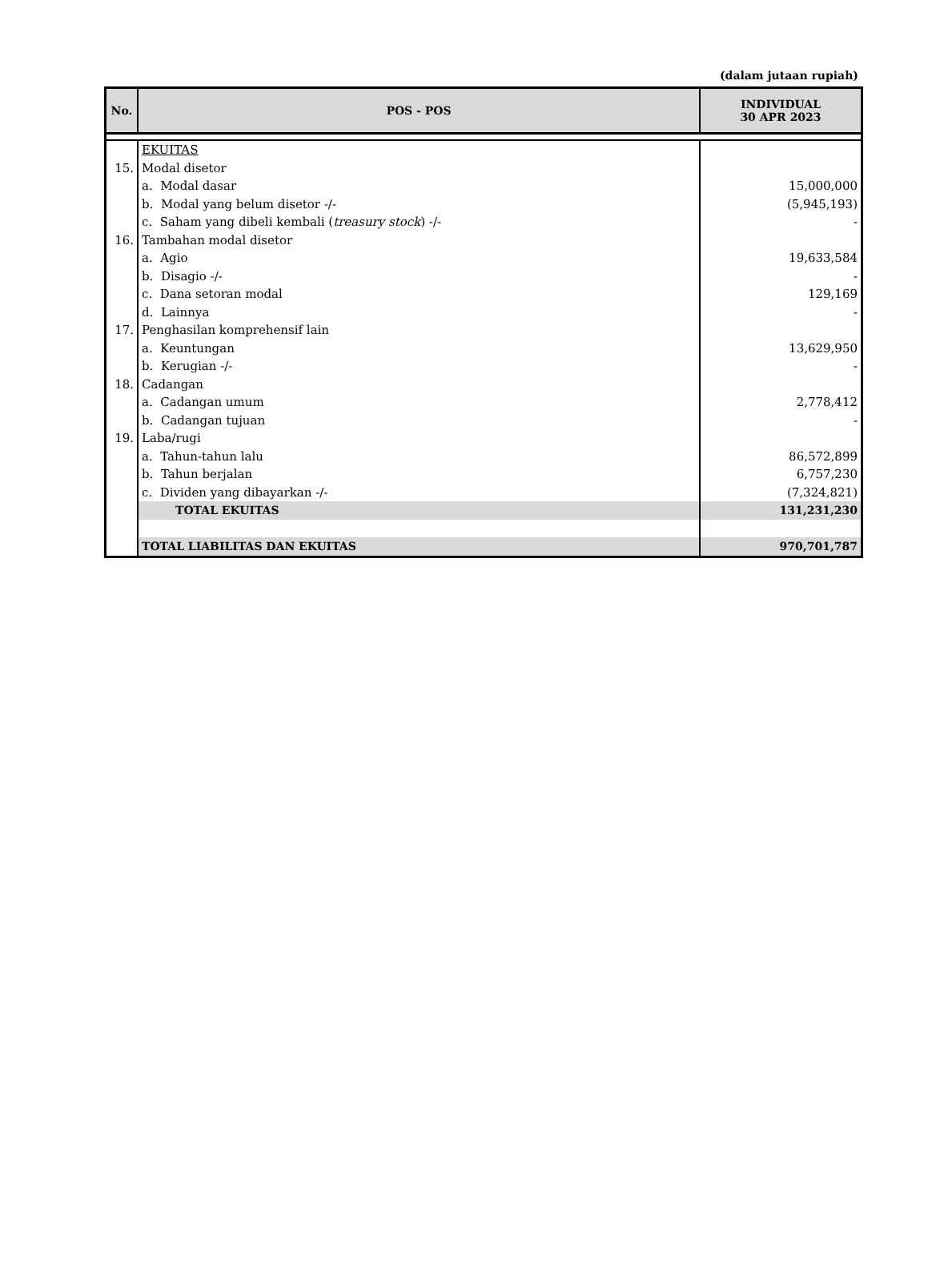(dalam jutaan rupiah)
| No. | POS - POS | INDIVIDUAL 30 APR 2023 |
| --- | --- | --- |
| | EKUITAS | |
| 15. | Modal disetor | |
| | a. Modal dasar | 15,000,000 |
| | b. Modal yang belum disetor -/- | (5,945,193) |
| | c. Saham yang dibeli kembali ( treasury stock ) -/- | - |
| 16. | Tambahan modal disetor | |
| | a. Agio | 19,633,584 |
| | b. Disagio -/- | - |
| | c. Dana setoran modal | 129,169 |
| | d. Lainnya | - |
| 17. | Penghasilan komprehensif lain | |
| | a. Keuntungan | 13,629,950 |
| | b. Kerugian -/- | - |
| 18. | Cadangan | |
| | a. Cadangan umum | 2,778,412 |
| | b. Cadangan tujuan | - |
| 19. | Laba/rugi | |
| | a. Tahun-tahun lalu | 86,572,899 |
| | b. Tahun berjalan | 6,757,230 |
| | c. Dividen yang dibayarkan -/- | (7,324,821) |
| | TOTAL EKUITAS | 131,231,230 |
| | TOTAL LIABILITAS DAN EKUITAS | 970,701,787 |